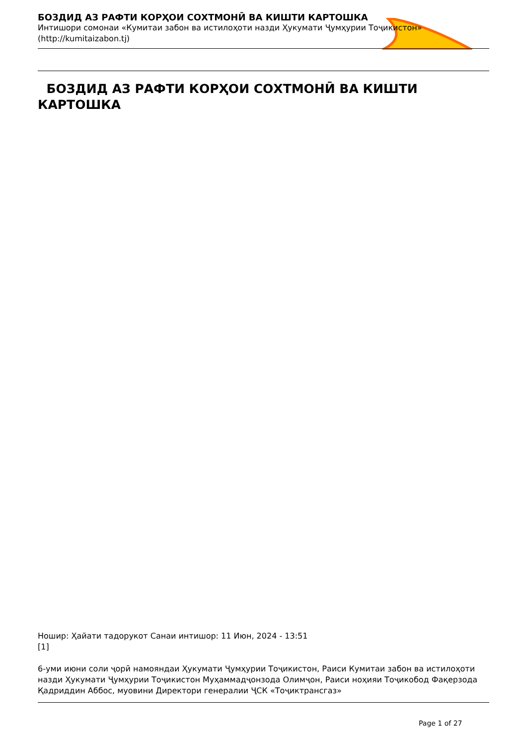БОЗДИД АЗ РАФТИ КОРҲОИ СОХТМОНӢ ВА КИШТИ КАРТОШКА
Интишори сомонаи «Кумитаи забон ва истилоҳоти назди Ҳукумати Ҷумҳурии Тоҷикистон»
(http://kumitaizabon.tj)
БОЗДИД АЗ РАФТИ КОРҲОИ СОХТМОНӢ ВА КИШТИ КАРТОШКА
Ношир: Ҳайати тадорукот Санаи интишор: 11 Июн, 2024 - 13:51
[1]
6-уми июни соли ҷорӣ намояндаи Ҳукумати Ҷумҳурии Тоҷикистон, Раиси Кумитаи забон ва истилоҳоти назди Ҳукумати Ҷумҳурии Тоҷикистон Муҳаммадҷонзода Олимҷон, Раиси ноҳияи Тоҷикобод Фақерзода Қадриддин Аббос, муовини Директори генералии ҶСК «Тоҷиктрансгаз»
Page 1 of 27